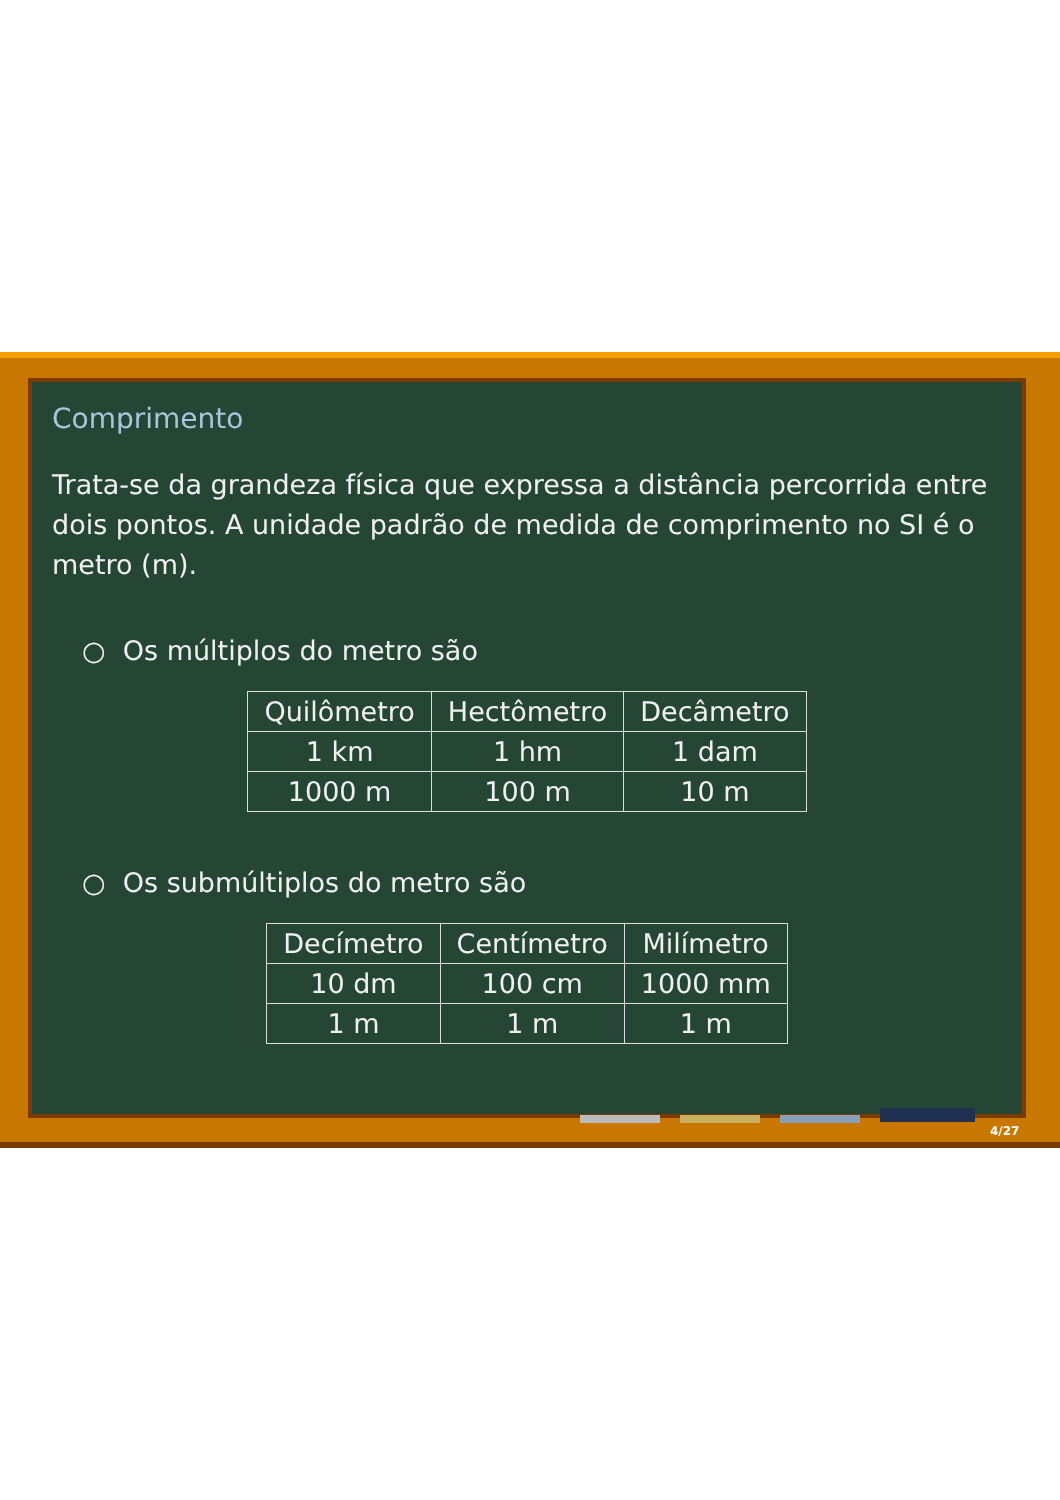Comprimento
Trata-se da grandeza física que expressa a distância percorrida entre dois pontos. A unidade padrão de medida de comprimento no SI é o metro (m).
○ Os múltiplos do metro são
| Quilômetro | Hectômetro | Decâmetro |
| --- | --- | --- |
| 1 km | 1 hm | 1 dam |
| 1000 m | 100 m | 10 m |
○ Os submúltiplos do metro são
| Decímetro | Centímetro | Milímetro |
| --- | --- | --- |
| 10 dm | 100 cm | 1000 mm |
| 1 m | 1 m | 1 m |
4/27